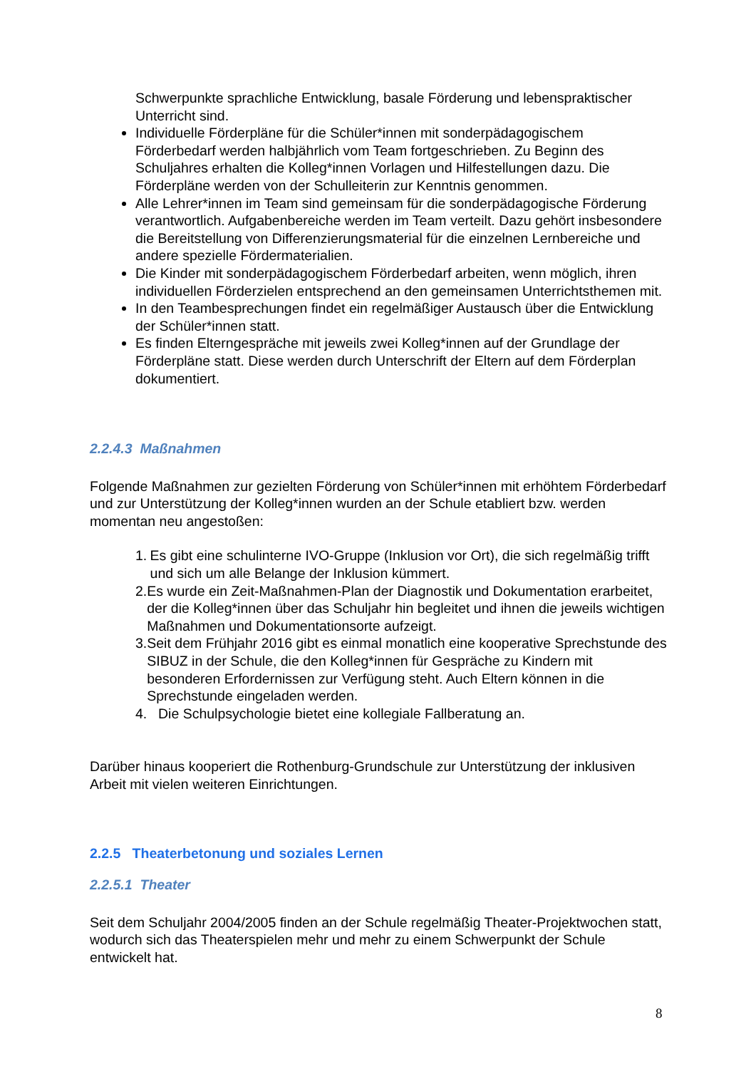Schwerpunkte sprachliche Entwicklung, basale Förderung und lebenspraktischer Unterricht sind.
Individuelle Förderpläne für die Schüler*innen mit sonderpädagogischem Förderbedarf werden halbjährlich vom Team fortgeschrieben. Zu Beginn des Schuljahres erhalten die Kolleg*innen Vorlagen und Hilfestellungen dazu. Die Förderpläne werden von der Schulleiterin zur Kenntnis genommen.
Alle Lehrer*innen im Team sind gemeinsam für die sonderpädagogische Förderung verantwortlich. Aufgabenbereiche werden im Team verteilt. Dazu gehört insbesondere die Bereitstellung von Differenzierungsmaterial für die einzelnen Lernbereiche und andere spezielle Fördermaterialien.
Die Kinder mit sonderpädagogischem Förderbedarf arbeiten, wenn möglich, ihren individuellen Förderzielen entsprechend an den gemeinsamen Unterrichtsthemen mit.
In den Teambesprechungen findet ein regelmäßiger Austausch über die Entwicklung der Schüler*innen statt.
Es finden Elterngespräche mit jeweils zwei Kolleg*innen auf der Grundlage der Förderpläne statt. Diese werden durch Unterschrift der Eltern auf dem Förderplan dokumentiert.
2.2.4.3 Maßnahmen
Folgende Maßnahmen zur gezielten Förderung von Schüler*innen mit erhöhtem Förderbedarf und zur Unterstützung der Kolleg*innen wurden an der Schule etabliert bzw. werden momentan neu angestoßen:
1. Es gibt eine schulinterne IVO-Gruppe (Inklusion vor Ort), die sich regelmäßig trifft und sich um alle Belange der Inklusion kümmert.
2. Es wurde ein Zeit-Maßnahmen-Plan der Diagnostik und Dokumentation erarbeitet, der die Kolleg*innen über das Schuljahr hin begleitet und ihnen die jeweils wichtigen Maßnahmen und Dokumentationsorte aufzeigt.
3. Seit dem Frühjahr 2016 gibt es einmal monatlich eine kooperative Sprechstunde des SIBUZ in der Schule, die den Kolleg*innen für Gespräche zu Kindern mit besonderen Erfordernissen zur Verfügung steht. Auch Eltern können in die Sprechstunde eingeladen werden.
4. Die Schulpsychologie bietet eine kollegiale Fallberatung an.
Darüber hinaus kooperiert die Rothenburg-Grundschule zur Unterstützung der inklusiven Arbeit mit vielen weiteren Einrichtungen.
2.2.5 Theaterbetonung und soziales Lernen
2.2.5.1 Theater
Seit dem Schuljahr 2004/2005 finden an der Schule regelmäßig Theater-Projektwochen statt, wodurch sich das Theaterspielen mehr und mehr zu einem Schwerpunkt der Schule entwickelt hat.
8